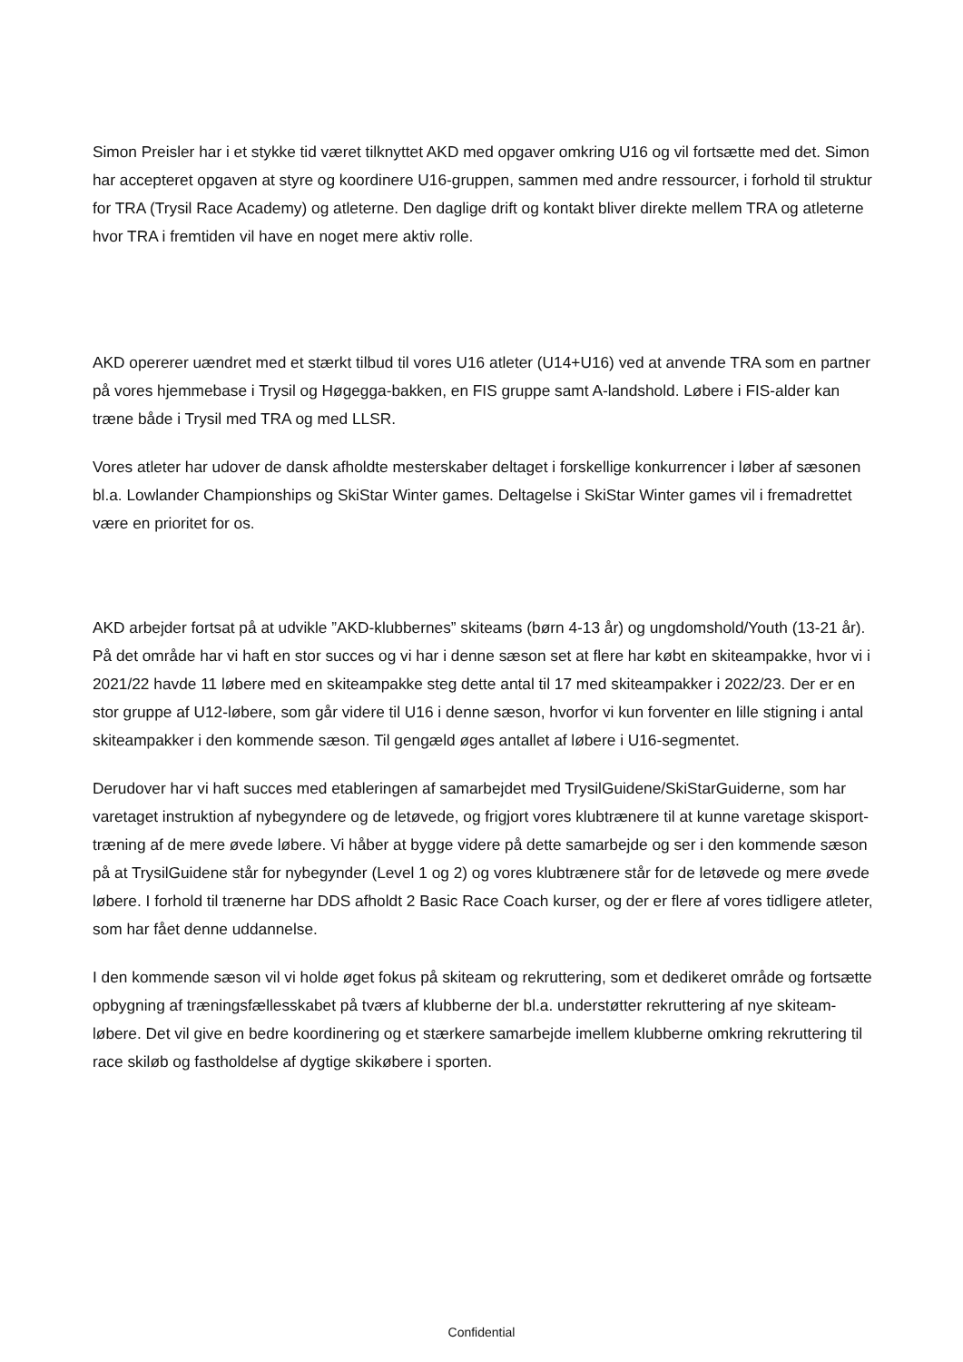Simon Preisler har i et stykke tid været tilknyttet AKD med opgaver omkring U16 og vil fortsætte med det. Simon har accepteret opgaven at styre og koordinere U16-gruppen, sammen med andre ressourcer, i forhold til struktur for TRA (Trysil Race Academy) og atleterne. Den daglige drift og kontakt bliver direkte mellem TRA og atleterne hvor TRA i fremtiden vil have en noget mere aktiv rolle.
AKD opererer uændret med et stærkt tilbud til vores U16 atleter (U14+U16) ved at anvende TRA som en partner på vores hjemmebase i Trysil og Høgegga-bakken, en FIS gruppe samt A-landshold. Løbere i FIS-alder kan træne både i Trysil med TRA og med LLSR.
Vores atleter har udover de dansk afholdte mesterskaber deltaget i forskellige konkurrencer i løber af sæsonen bl.a. Lowlander Championships og SkiStar Winter games. Deltagelse i SkiStar Winter games vil i fremadrettet være en prioritet for os.
AKD arbejder fortsat på at udvikle ”AKD-klubbernes” skiteams (børn 4-13 år) og ungdomshold/Youth (13-21 år). På det område har vi haft en stor succes og vi har i denne sæson set at flere har købt en skiteampakke, hvor vi i 2021/22 havde 11 løbere med en skiteampakke steg dette antal til 17 med skiteampakker i 2022/23. Der er en stor gruppe af U12-løbere, som går videre til U16 i denne sæson, hvorfor vi kun forventer en lille stigning i antal skiteampakker i den kommende sæson. Til gengæld øges antallet af løbere i U16-segmentet.
Derudover har vi haft succes med etableringen af samarbejdet med TrysilGuidene/SkiStarGuiderne, som har varetaget instruktion af nybegyndere og de letøvede, og frigjort vores klubtrænere til at kunne varetage skisport-træning af de mere øvede løbere. Vi håber at bygge videre på dette samarbejde og ser i den kommende sæson på at TrysilGuidene står for nybegynder (Level 1 og 2) og vores klubtrænere står for de letøvede og mere øvede løbere. I forhold til trænerne har DDS afholdt 2 Basic Race Coach kurser, og der er flere af vores tidligere atleter, som har fået denne uddannelse.
I den kommende sæson vil vi holde øget fokus på skiteam og rekruttering, som et dedikeret område og fortsætte opbygning af træningsfællesskabet på tværs af klubberne der bl.a. understøtter rekruttering af nye skiteam-løbere. Det vil give en bedre koordinering og et stærkere samarbejde imellem klubberne omkring rekruttering til race skiløb og fastholdelse af dygtige skikøbere i sporten.
Confidential